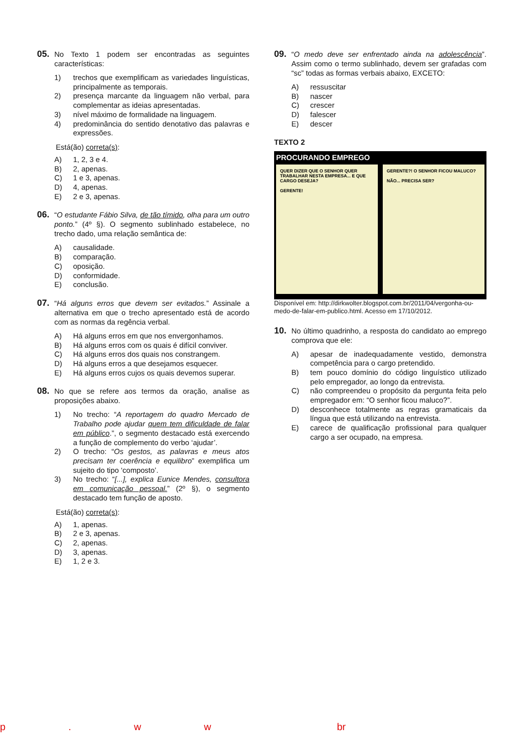05.
No Texto 1 podem ser encontradas as seguintes características:
1) trechos que exemplificam as variedades linguísticas, principalmente as temporais.
2) presença marcante da linguagem não verbal, para complementar as ideias apresentadas.
3) nível máximo de formalidade na linguagem.
4) predominância do sentido denotativo das palavras e expressões.
Está(ão) correta(s):
A) 1, 2, 3 e 4.
B) 2, apenas.
C) 1 e 3, apenas.
D) 4, apenas.
E) 2 e 3, apenas.
06.
“O estudante Fábio Silva, de tão tímido, olha para um outro ponto.” (4º §). O segmento sublinhado estabelece, no trecho dado, uma relação semântica de:
A) causalidade.
B) comparação.
C) oposição.
D) conformidade.
E) conclusão.
07.
“Há alguns erros que devem ser evitados.” Assinale a alternativa em que o trecho apresentado está de acordo com as normas da regência verbal.
A) Há alguns erros em que nos envergonhamos.
B) Há alguns erros com os quais é difícil conviver.
C) Há alguns erros dos quais nos constrangem.
D) Há alguns erros a que desejamos esquecer.
E) Há alguns erros cujos os quais devemos superar.
08.
No que se refere aos termos da oração, analise as proposições abaixo.
1) No trecho: “A reportagem do quadro Mercado de Trabalho pode ajudar quem tem dificuldade de falar em público.”, o segmento destacado está exercendo a função de complemento do verbo ‘ajudar’.
2) O trecho: “Os gestos, as palavras e meus atos precisam ter coerência e equilibro” exemplifica um sujeito do tipo ‘composto’.
3) No trecho: “[...], explica Eunice Mendes, consultora em comunicação pessoal.” (2º §), o segmento destacado tem função de aposto.
Está(ão) correta(s):
A) 1, apenas.
B) 2 e 3, apenas.
C) 2, apenas.
D) 3, apenas.
E) 1, 2 e 3.
09.
“O medo deve ser enfrentado ainda na adolescência”. Assim como o termo sublinhado, devem ser grafadas com “sc” todas as formas verbais abaixo, EXCETO:
A) ressuscitar
B) nascer
C) crescer
D) falescer
E) descer
TEXTO 2
PROCURANDO EMPREGO
QUER DIZER QUE O SENHOR QUER TRABALHAR NESTA EMPRESA... E QUE CARGO DESEJA?
GERENTE!
GERENTE?! O SENHOR FICOU MALUCO?
NÃO... PRECISA SER?
Disponível em: http://dirkwolter.blogspot.com.br/2011/04/vergonha-ou-medo-de-falar-em-publico.html. Acesso em 17/10/2012.
10.
No último quadrinho, a resposta do candidato ao emprego comprova que ele:
A) apesar de inadequadamente vestido, demonstra competência para o cargo pretendido.
B) tem pouco domínio do código linguístico utilizado pelo empregador, ao longo da entrevista.
C) não compreendeu o propósito da pergunta feita pelo empregador em: “O senhor ficou maluco?”.
D) desconhece totalmente as regras gramaticais da língua que está utilizando na entrevista.
E) carece de qualificação profissional para qualquer cargo a ser ocupado, na empresa.
p . w w br